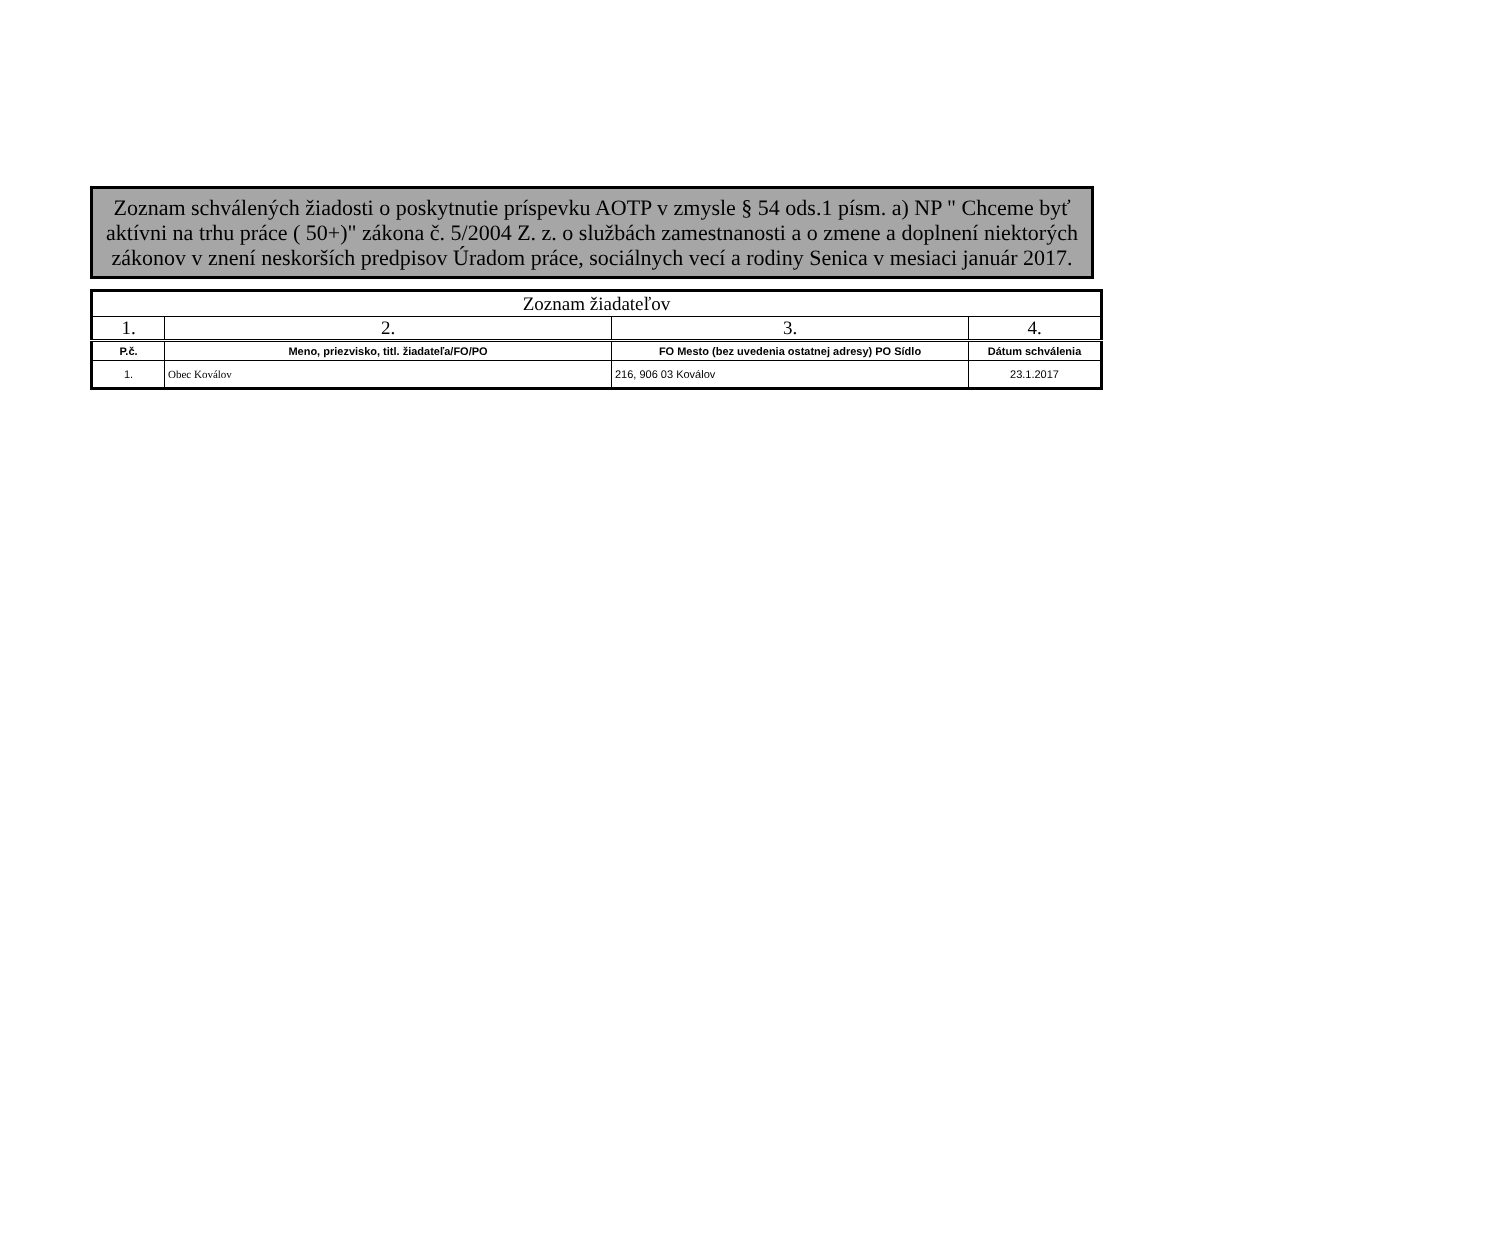Zoznam schválených žiadosti o poskytnutie príspevku AOTP v zmysle § 54 ods.1 písm. a) NP " Chceme byť aktívni na trhu práce ( 50+)" zákona č. 5/2004 Z. z. o službách zamestnanosti a o zmene a doplnení niektorých zákonov v znení neskorších predpisov Úradom práce, sociálnych vecí a rodiny Senica v mesiaci január 2017.
| Zoznam žiadateľov | | | |
| --- | --- | --- | --- |
| 1. | 2. | 3. | 4. |
| P.č. | Meno, priezvisko, titl. žiadateľa/FO/PO | FO Mesto (bez uvedenia ostatnej adresy) PO Sídlo | Dátum schválenia |
| 1. | Obec Koválov | 216, 906 03 Koválov | 23.1.2017 |